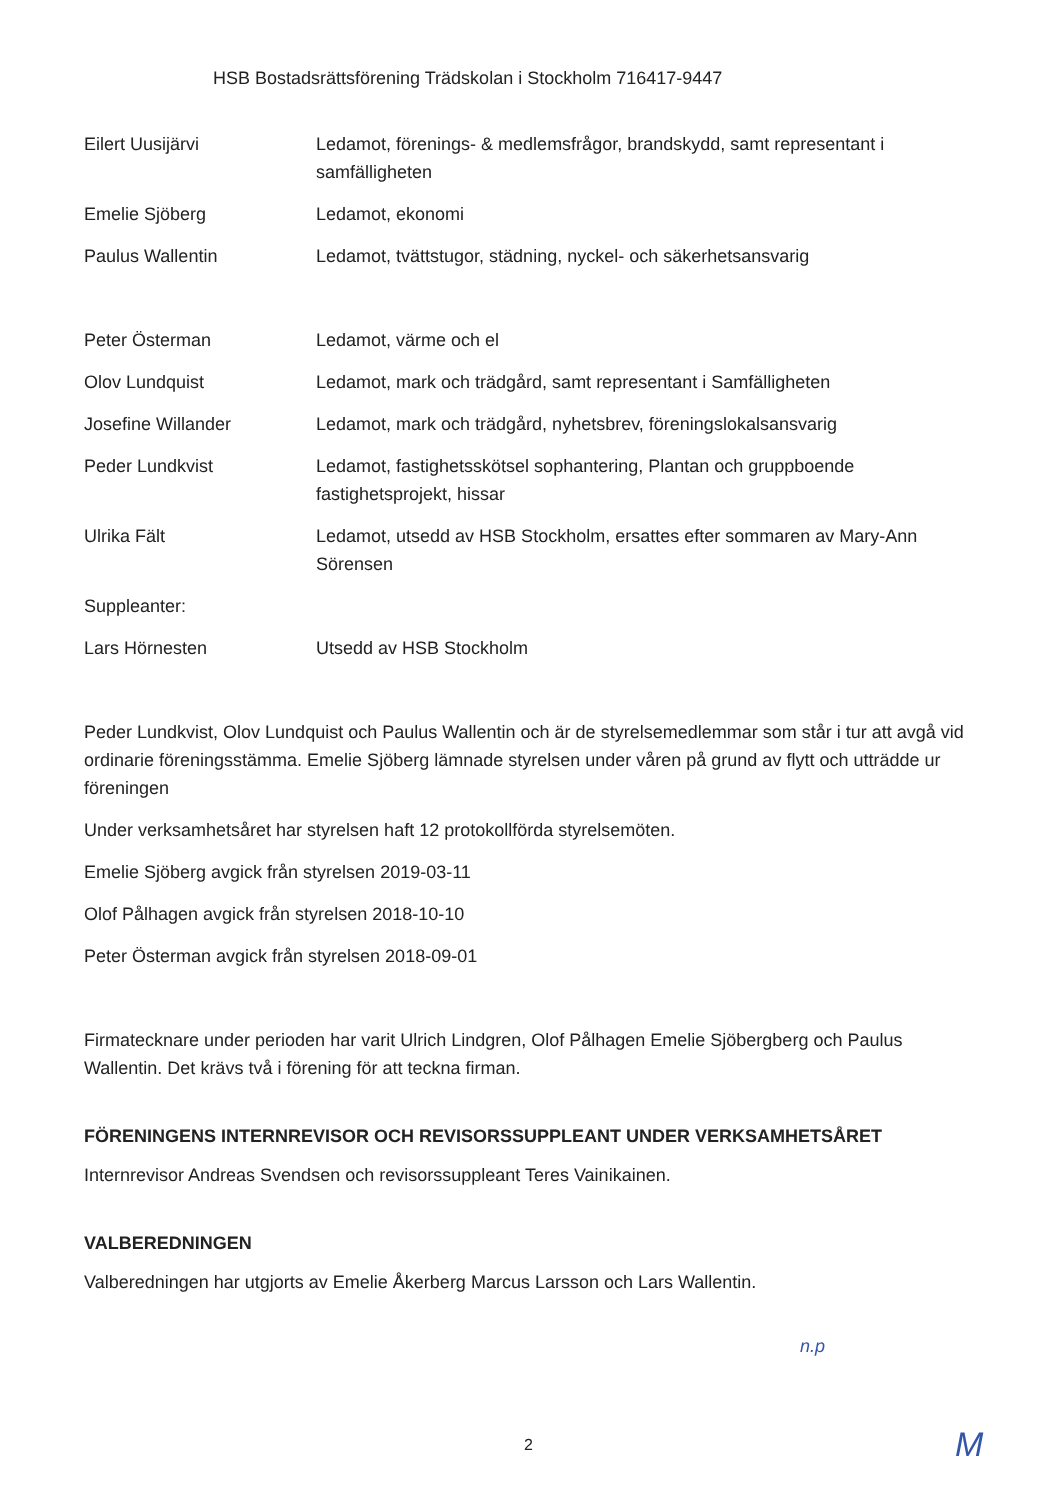HSB Bostadsrättsförening Trädskolan i Stockholm 716417-9447
| Eilert Uusijärvi | Ledamot, förenings- & medlemsfrågor, brandskydd, samt representant i samfälligheten |
| Emelie Sjöberg | Ledamot, ekonomi |
| Paulus Wallentin | Ledamot, tvättstugor, städning, nyckel- och säkerhetsansvarig |
| Peter Österman | Ledamot, värme och el |
| Olov Lundquist | Ledamot, mark och trädgård, samt representant i Samfälligheten |
| Josefine Willander | Ledamot, mark och trädgård, nyhetsbrev, föreningslokalsansvarig |
| Peder Lundkvist | Ledamot, fastighetsskötsel sophantering, Plantan och gruppboende fastighetsprojekt, hissar |
| Ulrika Fält | Ledamot, utsedd av HSB Stockholm, ersattes efter sommaren av Mary-Ann Sörensen |
| Suppleanter: | |
| Lars Hörnesten | Utsedd av HSB Stockholm |
Peder Lundkvist, Olov Lundquist och Paulus Wallentin och är de styrelsemedlemmar som står i tur att avgå vid ordinarie föreningsstämma. Emelie Sjöberg lämnade styrelsen under våren på grund av flytt och utträdde ur föreningen
Under verksamhetsåret har styrelsen haft 12 protokollförda styrelsemöten.
Emelie Sjöberg avgick från styrelsen 2019-03-11
Olof Pålhagen avgick från styrelsen 2018-10-10
Peter Österman avgick från styrelsen 2018-09-01
Firmatecknare under perioden har varit Ulrich Lindgren, Olof Pålhagen Emelie Sjöbergberg och Paulus Wallentin. Det krävs två i förening för att teckna firman.
FÖRENINGENS INTERNREVISOR OCH REVISORSSUPPLEANT UNDER VERKSAMHETSÅRET
Internrevisor Andreas Svendsen och revisorssuppleant Teres Vainikainen.
VALBEREDNINGEN
Valberedningen har utgjorts av Emelie Åkerberg Marcus Larsson och Lars Wallentin.
n.p
2 M